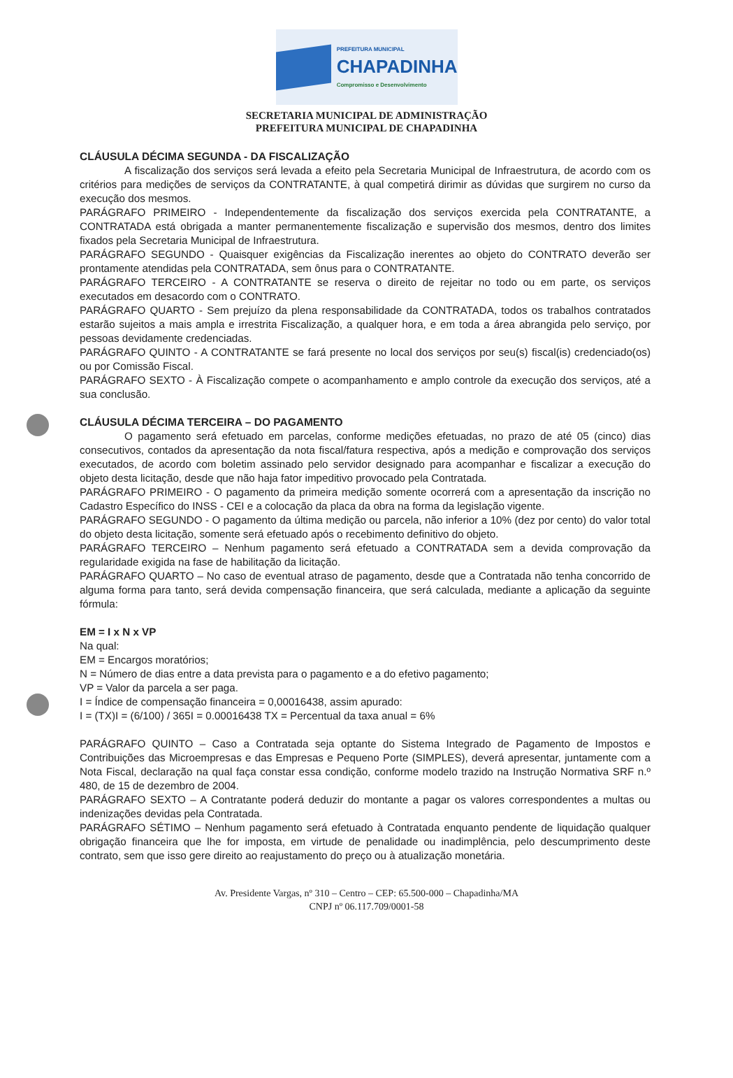PREFEITURA MUNICIPAL
CHAPADINHA
Compromisso e Desenvolvimento
SECRETARIA MUNICIPAL DE ADMINISTRAÇÃO
PREFEITURA MUNICIPAL DE CHAPADINHA
CLÁUSULA DÉCIMA SEGUNDA - DA FISCALIZAÇÃO
A fiscalização dos serviços será levada a efeito pela Secretaria Municipal de Infraestrutura, de acordo com os critérios para medições de serviços da CONTRATANTE, à qual competirá dirimir as dúvidas que surgirem no curso da execução dos mesmos.
PARÁGRAFO PRIMEIRO - Independentemente da fiscalização dos serviços exercida pela CONTRATANTE, a CONTRATADA está obrigada a manter permanentemente fiscalização e supervisão dos mesmos, dentro dos limites fixados pela Secretaria Municipal de Infraestrutura.
PARÁGRAFO SEGUNDO - Quaisquer exigências da Fiscalização inerentes ao objeto do CONTRATO deverão ser prontamente atendidas pela CONTRATADA, sem ônus para o CONTRATANTE.
PARÁGRAFO TERCEIRO - A CONTRATANTE se reserva o direito de rejeitar no todo ou em parte, os serviços executados em desacordo com o CONTRATO.
PARÁGRAFO QUARTO - Sem prejuízo da plena responsabilidade da CONTRATADA, todos os trabalhos contratados estarão sujeitos a mais ampla e irrestrita Fiscalização, a qualquer hora, e em toda a área abrangida pelo serviço, por pessoas devidamente credenciadas.
PARÁGRAFO QUINTO - A CONTRATANTE se fará presente no local dos serviços por seu(s) fiscal(is) credenciado(os) ou por Comissão Fiscal.
PARÁGRAFO SEXTO - À Fiscalização compete o acompanhamento e amplo controle da execução dos serviços, até a sua conclusão.
CLÁUSULA DÉCIMA TERCEIRA – DO PAGAMENTO
O pagamento será efetuado em parcelas, conforme medições efetuadas, no prazo de até 05 (cinco) dias consecutivos, contados da apresentação da nota fiscal/fatura respectiva, após a medição e comprovação dos serviços executados, de acordo com boletim assinado pelo servidor designado para acompanhar e fiscalizar a execução do objeto desta licitação, desde que não haja fator impeditivo provocado pela Contratada.
PARÁGRAFO PRIMEIRO - O pagamento da primeira medição somente ocorrerá com a apresentação da inscrição no Cadastro Específico do INSS - CEI e a colocação da placa da obra na forma da legislação vigente.
PARÁGRAFO SEGUNDO - O pagamento da última medição ou parcela, não inferior a 10% (dez por cento) do valor total do objeto desta licitação, somente será efetuado após o recebimento definitivo do objeto.
PARÁGRAFO TERCEIRO – Nenhum pagamento será efetuado a CONTRATADA sem a devida comprovação da regularidade exigida na fase de habilitação da licitação.
PARÁGRAFO QUARTO – No caso de eventual atraso de pagamento, desde que a Contratada não tenha concorrido de alguma forma para tanto, será devida compensação financeira, que será calculada, mediante a aplicação da seguinte fórmula:
EM = I x N x VP
Na qual:
EM = Encargos moratórios;
N = Número de dias entre a data prevista para o pagamento e a do efetivo pagamento;
VP = Valor da parcela a ser paga.
I = Índice de compensação financeira = 0,00016438, assim apurado:
I = (TX)I = (6/100) / 365I = 0.00016438 TX = Percentual da taxa anual = 6%
PARÁGRAFO QUINTO – Caso a Contratada seja optante do Sistema Integrado de Pagamento de Impostos e Contribuições das Microempresas e das Empresas e Pequeno Porte (SIMPLES), deverá apresentar, juntamente com a Nota Fiscal, declaração na qual faça constar essa condição, conforme modelo trazido na Instrução Normativa SRF n.º 480, de 15 de dezembro de 2004.
PARÁGRAFO SEXTO – A Contratante poderá deduzir do montante a pagar os valores correspondentes a multas ou indenizações devidas pela Contratada.
PARÁGRAFO SÉTIMO – Nenhum pagamento será efetuado à Contratada enquanto pendente de liquidação qualquer obrigação financeira que lhe for imposta, em virtude de penalidade ou inadimplência, pelo descumprimento deste contrato, sem que isso gere direito ao reajustamento do preço ou à atualização monetária.
Av. Presidente Vargas, nº 310 – Centro – CEP: 65.500-000 – Chapadinha/MA
CNPJ nº 06.117.709/0001-58